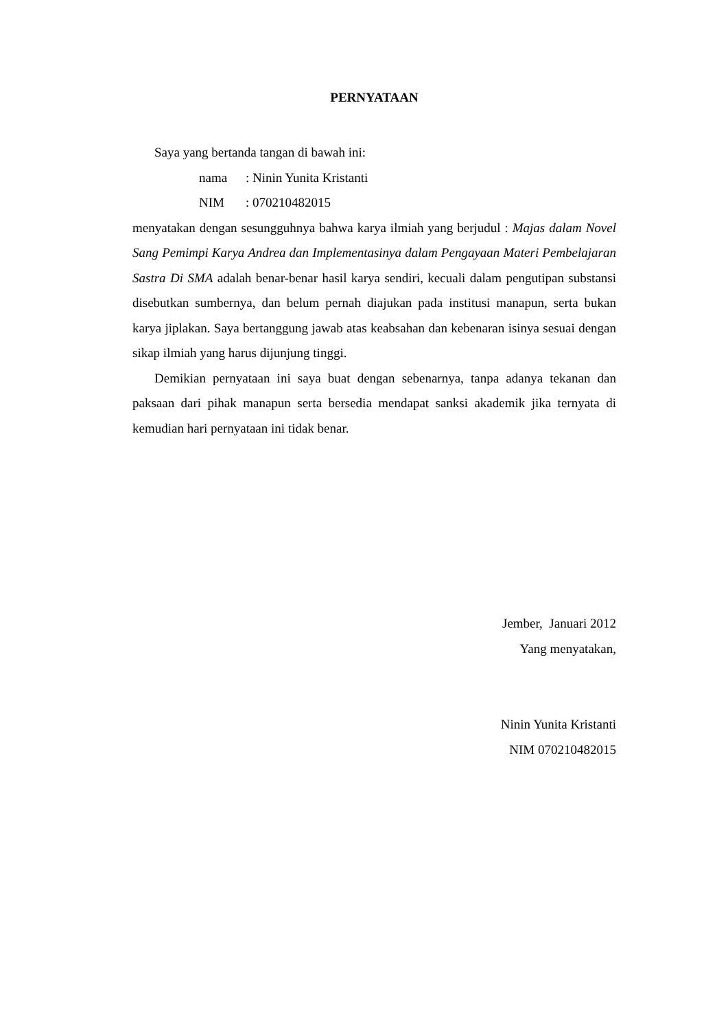PERNYATAAN
Saya yang bertanda tangan di bawah ini:
nama: Ninin Yunita Kristanti
NIM: 070210482015
menyatakan dengan sesungguhnya bahwa karya ilmiah yang berjudul : Majas dalam Novel Sang Pemimpi Karya Andrea dan Implementasinya dalam Pengayaan Materi Pembelajaran Sastra Di SMA adalah benar-benar hasil karya sendiri, kecuali dalam pengutipan substansi disebutkan sumbernya, dan belum pernah diajukan pada institusi manapun, serta bukan karya jiplakan. Saya bertanggung jawab atas keabsahan dan kebenaran isinya sesuai dengan sikap ilmiah yang harus dijunjung tinggi.
Demikian pernyataan ini saya buat dengan sebenarnya, tanpa adanya tekanan dan paksaan dari pihak manapun serta bersedia mendapat sanksi akademik jika ternyata di kemudian hari pernyataan ini tidak benar.
Jember, Januari 2012
Yang menyatakan,
Ninin Yunita Kristanti
NIM 070210482015